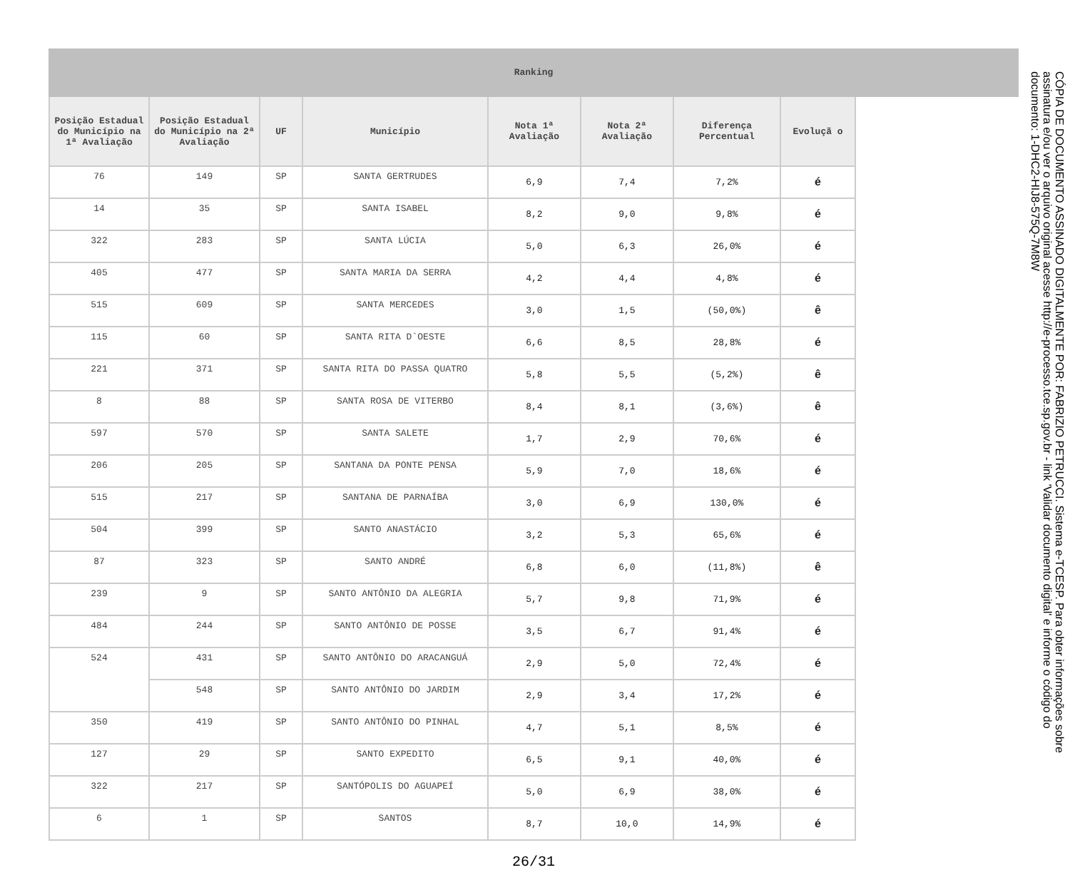Ranking
| Posição Estadual do Município na 1ª Avaliação | Posição Estadual do Município na 2ª Avaliação | UF | Município | Nota 1ª Avaliação | Nota 2ª Avaliação | Diferença Percentual | Evoluçã o |
| --- | --- | --- | --- | --- | --- | --- | --- |
| 76 | 149 | SP | SANTA GERTRUDES | 6,9 | 7,4 | 7,2% | é |
| 14 | 35 | SP | SANTA ISABEL | 8,2 | 9,0 | 9,8% | é |
| 322 | 283 | SP | SANTA LÚCIA | 5,0 | 6,3 | 26,0% | é |
| 405 | 477 | SP | SANTA MARIA DA SERRA | 4,2 | 4,4 | 4,8% | é |
| 515 | 609 | SP | SANTA MERCEDES | 3,0 | 1,5 | (50,0%) | ê |
| 115 | 60 | SP | SANTA RITA D`OESTE | 6,6 | 8,5 | 28,8% | é |
| 221 | 371 | SP | SANTA RITA DO PASSA QUATRO | 5,8 | 5,5 | (5,2%) | ê |
| 8 | 88 | SP | SANTA ROSA DE VITERBO | 8,4 | 8,1 | (3,6%) | ê |
| 597 | 570 | SP | SANTA SALETE | 1,7 | 2,9 | 70,6% | é |
| 206 | 205 | SP | SANTANA DA PONTE PENSA | 5,9 | 7,0 | 18,6% | é |
| 515 | 217 | SP | SANTANA DE PARNAÍBA | 3,0 | 6,9 | 130,0% | é |
| 504 | 399 | SP | SANTO ANASTÁCIO | 3,2 | 5,3 | 65,6% | é |
| 87 | 323 | SP | SANTO ANDRÉ | 6,8 | 6,0 | (11,8%) | ê |
| 239 | 9 | SP | SANTO ANTÔNIO DA ALEGRIA | 5,7 | 9,8 | 71,9% | é |
| 484 | 244 | SP | SANTO ANTÔNIO DE POSSE | 3,5 | 6,7 | 91,4% | é |
| 524 | 431 | SP | SANTO ANTÔNIO DO ARACANGUÁ | 2,9 | 5,0 | 72,4% | é |
| | 548 | SP | SANTO ANTÔNIO DO JARDIM | 2,9 | 3,4 | 17,2% | é |
| 350 | 419 | SP | SANTO ANTÔNIO DO PINHAL | 4,7 | 5,1 | 8,5% | é |
| 127 | 29 | SP | SANTO EXPEDITO | 6,5 | 9,1 | 40,0% | é |
| 322 | 217 | SP | SANTÓPOLIS DO AGUAPEÍ | 5,0 | 6,9 | 38,0% | é |
| 6 | 1 | SP | SANTOS | 8,7 | 10,0 | 14,9% | é |
26/31
CÓPIA DE DOCUMENTO ASSINADO DIGITALMENTE POR: FABRIZIO PETRUCCI. Sistema e-TCESP. Para obter informações sobre assinatura e/ou ver o arquivo original acesse http://e-processo.tce.sp.gov.br - link 'Validar documento digital' e informe o código do documento: 1-DHC2-HIJ8-575Q-7M8W